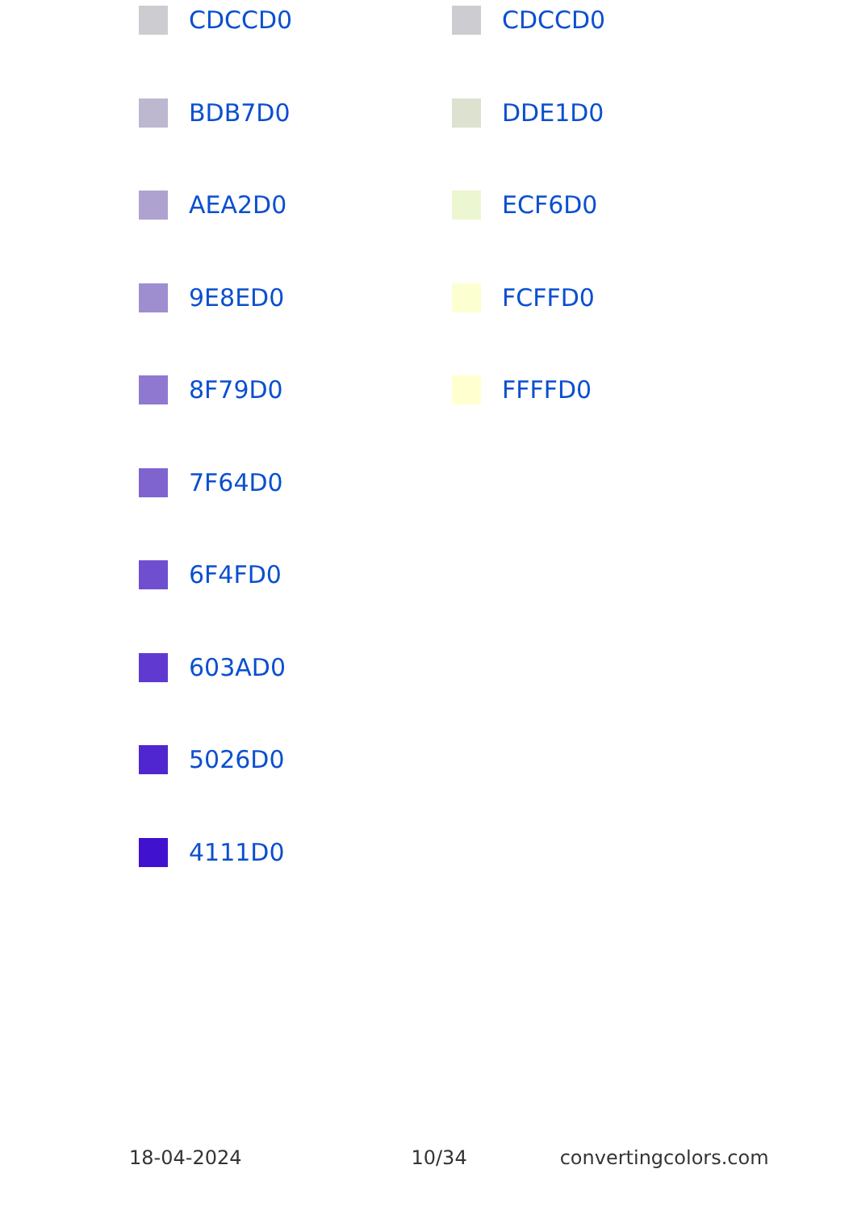CDCCD0
BDB7D0
AEA2D0
9E8ED0
8F79D0
7F64D0
6F4FD0
603AD0
5026D0
4111D0
CDCCD0
DDE1D0
ECF6D0
FCFFD0
FFFFD0
18-04-2024 10/34 convertingcolors.com